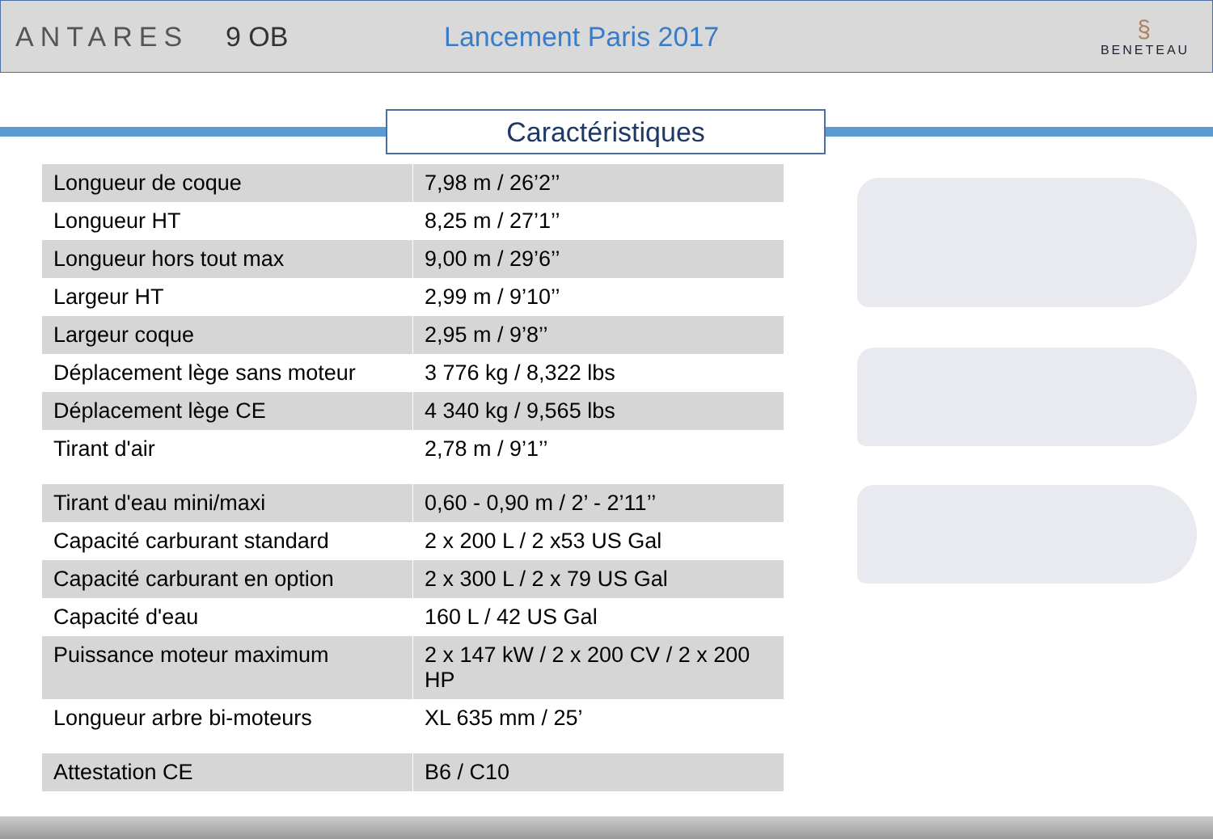ANTARES 9 OB Lancement Paris 2017
§
BENETEAU
Caractéristiques
| Longueur de coque | 7,98 m / 26’2’’ |
| Longueur HT | 8,25 m / 27’1’’ |
| Longueur hors tout max | 9,00 m / 29’6’’ |
| Largeur HT | 2,99 m / 9’10’’ |
| Largeur coque | 2,95 m / 9’8’’ |
| Déplacement lège sans moteur | 3 776 kg / 8,322 lbs |
| Déplacement lège CE | 4 340 kg / 9,565 lbs |
| Tirant d'air | 2,78 m / 9’1’’ |
| Tirant d'eau mini/maxi | 0,60 - 0,90 m / 2’ - 2’11’’ |
| Capacité carburant standard | 2 x 200 L / 2 x53 US Gal |
| Capacité carburant en option | 2 x 300 L / 2 x 79 US Gal |
| Capacité d'eau | 160 L / 42 US Gal |
| Puissance moteur maximum | 2 x 147 kW / 2 x 200 CV / 2 x 200 HP |
| Longueur arbre bi-moteurs | XL 635 mm / 25’ |
| Attestation CE | B6 / C10 |